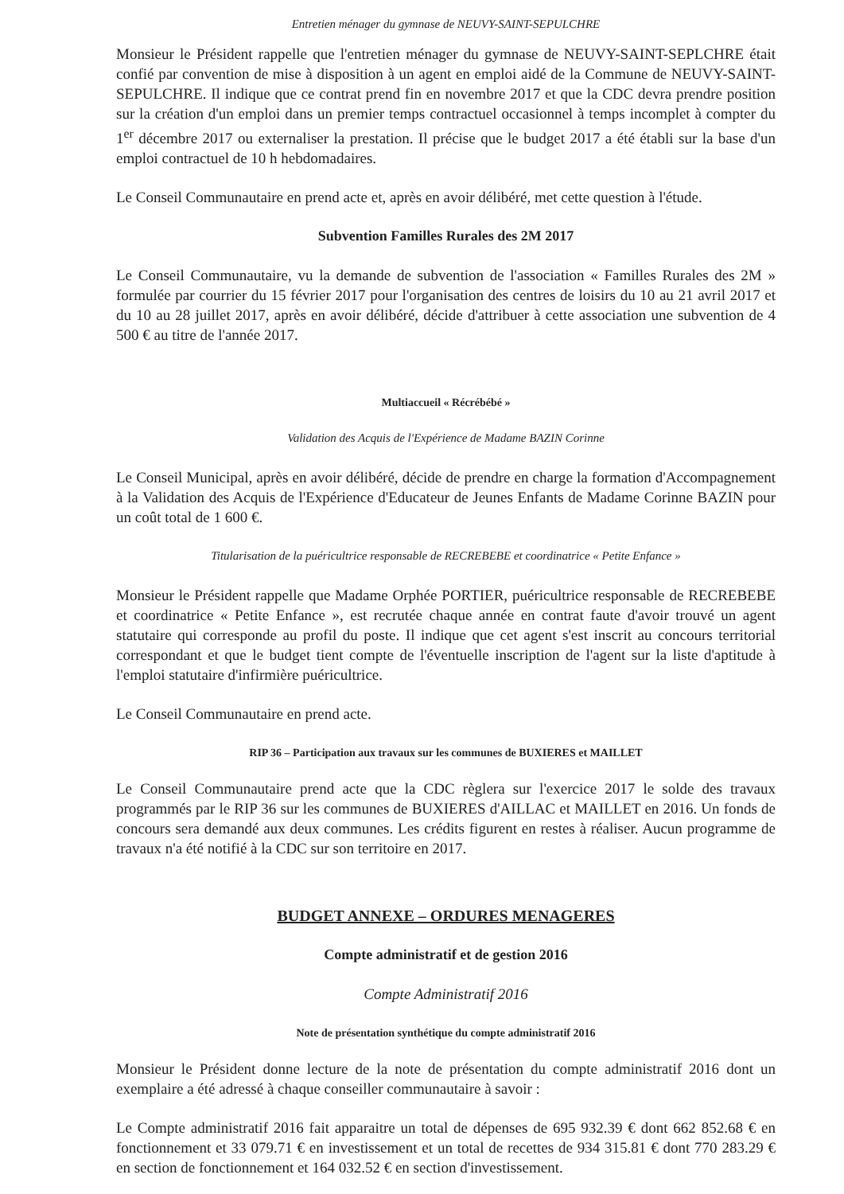Entretien ménager du gymnase de NEUVY-SAINT-SEPULCHRE
Monsieur le Président rappelle que l'entretien ménager du gymnase de NEUVY-SAINT-SEPLCHRE était confié par convention de mise à disposition à un agent en emploi aidé de la Commune de NEUVY-SAINT-SEPULCHRE. Il indique que ce contrat prend fin en novembre 2017 et que la CDC devra prendre position sur la création d'un emploi dans un premier temps contractuel occasionnel à temps incomplet à compter du 1<sup>er</sup> décembre 2017 ou externaliser la prestation. Il précise que le budget 2017 a été établi sur la base d'un emploi contractuel de 10 h hebdomadaires.
Le Conseil Communautaire en prend acte et, après en avoir délibéré, met cette question à l'étude.
Subvention Familles Rurales des 2M 2017
Le Conseil Communautaire, vu la demande de subvention de l'association « Familles Rurales des 2M » formulée par courrier du 15 février 2017 pour l'organisation des centres de loisirs du 10 au 21 avril 2017 et du 10 au 28 juillet 2017, après en avoir délibéré, décide d'attribuer à cette association une subvention de 4 500 € au titre de l'année 2017.
Multiaccueil « Récrébébé »
Validation des Acquis de l'Expérience de Madame BAZIN Corinne
Le Conseil Municipal, après en avoir délibéré, décide de prendre en charge la formation d'Accompagnement à la Validation des Acquis de l'Expérience d'Educateur de Jeunes Enfants de Madame Corinne BAZIN pour un coût total de 1 600 €.
Titularisation de la puéricultrice responsable de RECREBEBE et coordinatrice « Petite Enfance »
Monsieur le Président rappelle que Madame Orphée PORTIER, puéricultrice responsable de RECREBEBE et coordinatrice « Petite Enfance », est recrutée chaque année en contrat faute d'avoir trouvé un agent statutaire qui corresponde au profil du poste. Il indique que cet agent s'est inscrit au concours territorial correspondant et que le budget tient compte de l'éventuelle inscription de l'agent sur la liste d'aptitude à l'emploi statutaire d'infirmière puéricultrice.
Le Conseil Communautaire en prend acte.
RIP 36 – Participation aux travaux sur les communes de BUXIERES et MAILLET
Le Conseil Communautaire prend acte que la CDC règlera sur l'exercice 2017 le solde des travaux programmés par le RIP 36 sur les communes de BUXIERES d'AILLAC et MAILLET en 2016. Un fonds de concours sera demandé aux deux communes. Les crédits figurent en restes à réaliser. Aucun programme de travaux n'a été notifié à la CDC sur son territoire en 2017.
BUDGET ANNEXE – ORDURES MENAGERES
Compte administratif et de gestion 2016
Compte Administratif 2016
Note de présentation synthétique du compte administratif 2016
Monsieur le Président donne lecture de la note de présentation du compte administratif 2016 dont un exemplaire a été adressé à chaque conseiller communautaire à savoir :
Le Compte administratif 2016 fait apparaitre un total de dépenses de 695 932.39 € dont 662 852.68 € en fonctionnement et 33 079.71 € en investissement et un total de recettes de 934 315.81 € dont 770 283.29 € en section de fonctionnement et 164 032.52 € en section d'investissement.